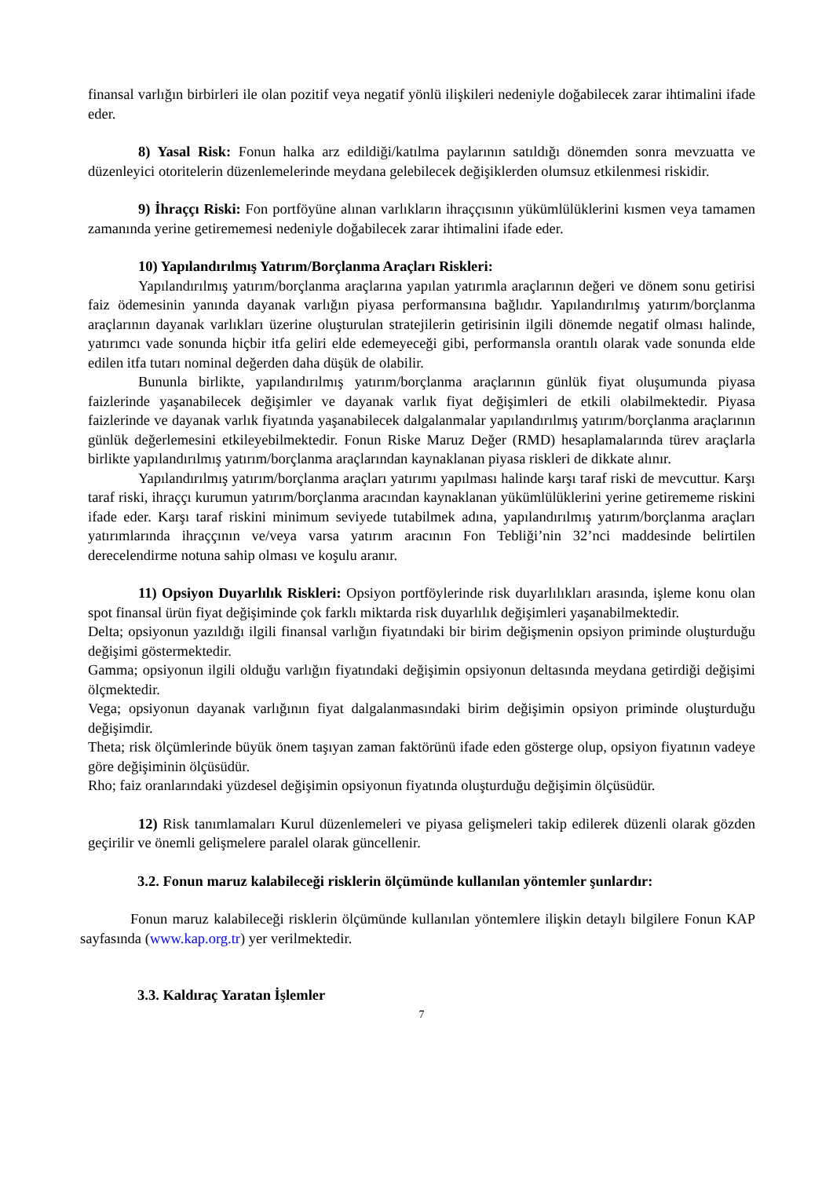finansal varlığın birbirleri ile olan pozitif veya negatif yönlü ilişkileri nedeniyle doğabilecek zarar ihtimalini ifade eder.
8) Yasal Risk: Fonun halka arz edildiği/katılma paylarının satıldığı dönemden sonra mevzuatta ve düzenleyici otoritelerin düzenlemelerinde meydana gelebilecek değişiklerden olumsuz etkilenmesi riskidir.
9) İhraççı Riski: Fon portföyüne alınan varlıkların ihraççısının yükümlülüklerini kısmen veya tamamen zamanında yerine getirememesi nedeniyle doğabilecek zarar ihtimalini ifade eder.
10) Yapılandırılmış Yatırım/Borçlanma Araçları Riskleri:
Yapılandırılmış yatırım/borçlanma araçlarına yapılan yatırımla araçlarının değeri ve dönem sonu getirisi faiz ödemesinin yanında dayanak varlığın piyasa performansına bağlıdır. Yapılandırılmış yatırım/borçlanma araçlarının dayanak varlıkları üzerine oluşturulan stratejilerin getirisinin ilgili dönemde negatif olması halinde, yatırımcı vade sonunda hiçbir itfa geliri elde edemeyeceği gibi, performansla orantılı olarak vade sonunda elde edilen itfa tutarı nominal değerden daha düşük de olabilir.
Bununla birlikte, yapılandırılmış yatırım/borçlanma araçlarının günlük fiyat oluşumunda piyasa faizlerinde yaşanabilecek değişimler ve dayanak varlık fiyat değişimleri de etkili olabilmektedir. Piyasa faizlerinde ve dayanak varlık fiyatında yaşanabilecek dalgalanmalar yapılandırılmış yatırım/borçlanma araçlarının günlük değerlemesini etkileyebilmektedir. Fonun Riske Maruz Değer (RMD) hesaplamalarında türev araçlarla birlikte yapılandırılmış yatırım/borçlanma araçlarından kaynaklanan piyasa riskleri de dikkate alınır.
Yapılandırılmış yatırım/borçlanma araçları yatırımı yapılması halinde karşı taraf riski de mevcuttur. Karşı taraf riski, ihraççı kurumun yatırım/borçlanma aracından kaynaklanan yükümlülüklerini yerine getirememe riskini ifade eder. Karşı taraf riskini minimum seviyede tutabilmek adına, yapılandırılmış yatırım/borçlanma araçları yatırımlarında ihraççının ve/veya varsa yatırım aracının Fon Tebliği’nin 32’nci maddesinde belirtilen derecelendirme notuna sahip olması ve koşulu aranır.
11) Opsiyon Duyarlılık Riskleri: Opsiyon portföylerinde risk duyarlılıkları arasında, işleme konu olan spot finansal ürün fiyat değişiminde çok farklı miktarda risk duyarlılık değişimleri yaşanabilmektedir.
Delta; opsiyonun yazıldığı ilgili finansal varlığın fiyatındaki bir birim değişmenin opsiyon priminde oluşturduğu değişimi göstermektedir.
Gamma; opsiyonun ilgili olduğu varlığın fiyatındaki değişimin opsiyonun deltasında meydana getirdiği değişimi ölçmektedir.
Vega; opsiyonun dayanak varlığının fiyat dalgalanmasındaki birim değişimin opsiyon priminde oluşturduğu değişimdir.
Theta; risk ölçümlerinde büyük önem taşıyan zaman faktörünü ifade eden gösterge olup, opsiyon fiyatının vadeye göre değişiminin ölçüsüdür.
Rho; faiz oranlarındaki yüzdesel değişimin opsiyonun fiyatında oluşturduğu değişimin ölçüsüdür.
12) Risk tanımlamaları Kurul düzenlemeleri ve piyasa gelişmeleri takip edilerek düzenli olarak gözden geçirilir ve önemli gelişmelere paralel olarak güncellenir.
3.2. Fonun maruz kalabileceği risklerin ölçümünde kullanılan yöntemler şunlardır:
Fonun maruz kalabileceği risklerin ölçümünde kullanılan yöntemlere ilişkin detaylı bilgilere Fonun KAP sayfasında (www.kap.org.tr) yer verilmektedir.
3.3. Kaldıraç Yaratan İşlemler
7